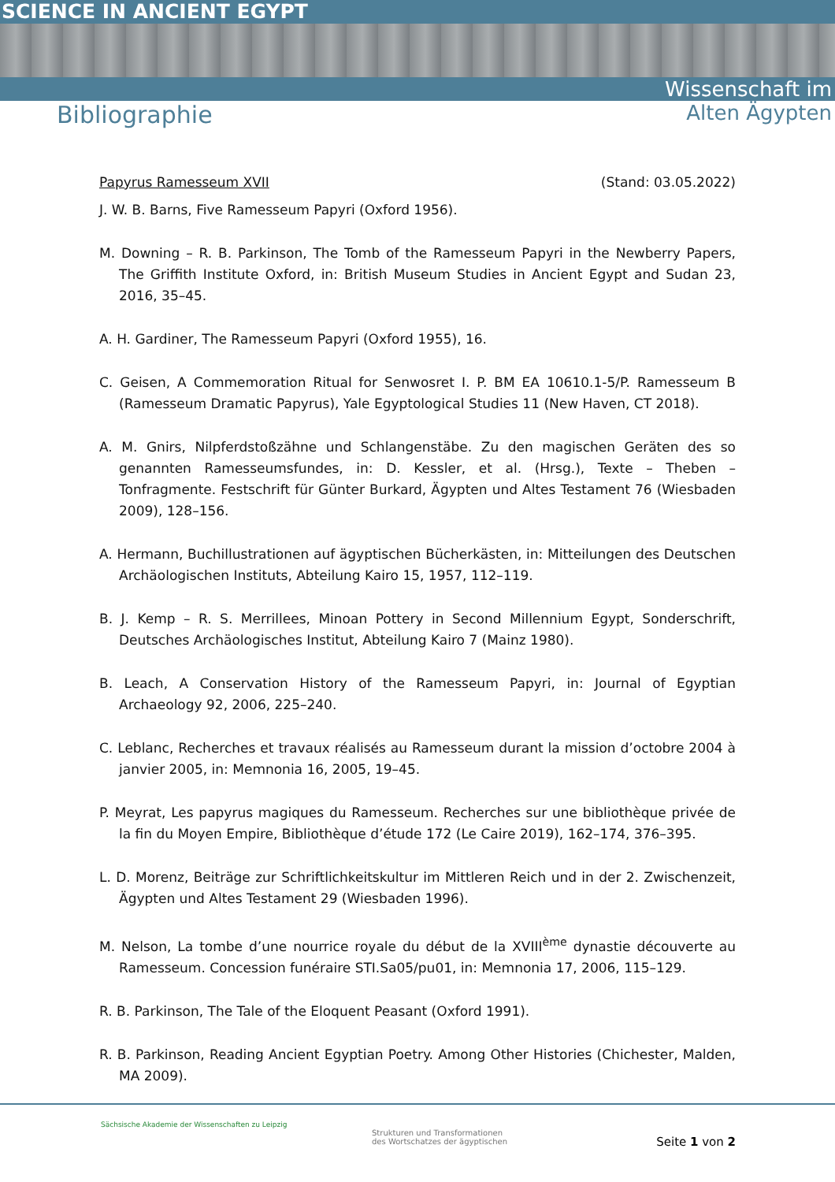SCIENCE IN ANCIENT EGYPT
Bibliographie
Wissenschaft im
Alten Ägypten
Papyrus Ramesseum XVII (Stand: 03.05.2022)
J. W. B. Barns, Five Ramesseum Papyri (Oxford 1956).
M. Downing – R. B. Parkinson, The Tomb of the Ramesseum Papyri in the Newberry Papers, The Griffith Institute Oxford, in: British Museum Studies in Ancient Egypt and Sudan 23, 2016, 35–45.
A. H. Gardiner, The Ramesseum Papyri (Oxford 1955), 16.
C. Geisen, A Commemoration Ritual for Senwosret I. P. BM EA 10610.1-5/P. Ramesseum B (Ramesseum Dramatic Papyrus), Yale Egyptological Studies 11 (New Haven, CT 2018).
A. M. Gnirs, Nilpferdstoßzähne und Schlangenstäbe. Zu den magischen Geräten des so genannten Ramesseumsfundes, in: D. Kessler, et al. (Hrsg.), Texte – Theben – Tonfragmente. Festschrift für Günter Burkard, Ägypten und Altes Testament 76 (Wiesbaden 2009), 128–156.
A. Hermann, Buchillustrationen auf ägyptischen Bücherkästen, in: Mitteilungen des Deutschen Archäologischen Instituts, Abteilung Kairo 15, 1957, 112–119.
B. J. Kemp – R. S. Merrillees, Minoan Pottery in Second Millennium Egypt, Sonderschrift, Deutsches Archäologisches Institut, Abteilung Kairo 7 (Mainz 1980).
B. Leach, A Conservation History of the Ramesseum Papyri, in: Journal of Egyptian Archaeology 92, 2006, 225–240.
C. Leblanc, Recherches et travaux réalisés au Ramesseum durant la mission d’octobre 2004 à janvier 2005, in: Memnonia 16, 2005, 19–45.
P. Meyrat, Les papyrus magiques du Ramesseum. Recherches sur une bibliothèque privée de la fin du Moyen Empire, Bibliothèque d’étude 172 (Le Caire 2019), 162–174, 376–395.
L. D. Morenz, Beiträge zur Schriftlichkeitskultur im Mittleren Reich und in der 2. Zwischenzeit, Ägypten und Altes Testament 29 (Wiesbaden 1996).
M. Nelson, La tombe d’une nourrice royale du début de la XVIII<sup>ème</sup> dynastie découverte au Ramesseum. Concession funéraire STI.Sa05/pu01, in: Memnonia 17, 2006, 115–129.
R. B. Parkinson, The Tale of the Eloquent Peasant (Oxford 1991).
R. B. Parkinson, Reading Ancient Egyptian Poetry. Among Other Histories (Chichester, Malden, MA 2009).
Sächsische Akademie der Wissenschaften zu Leipzig
Strukturen und Transformationen
des Wortschatzes der ägyptischen
Seite 1 von 2